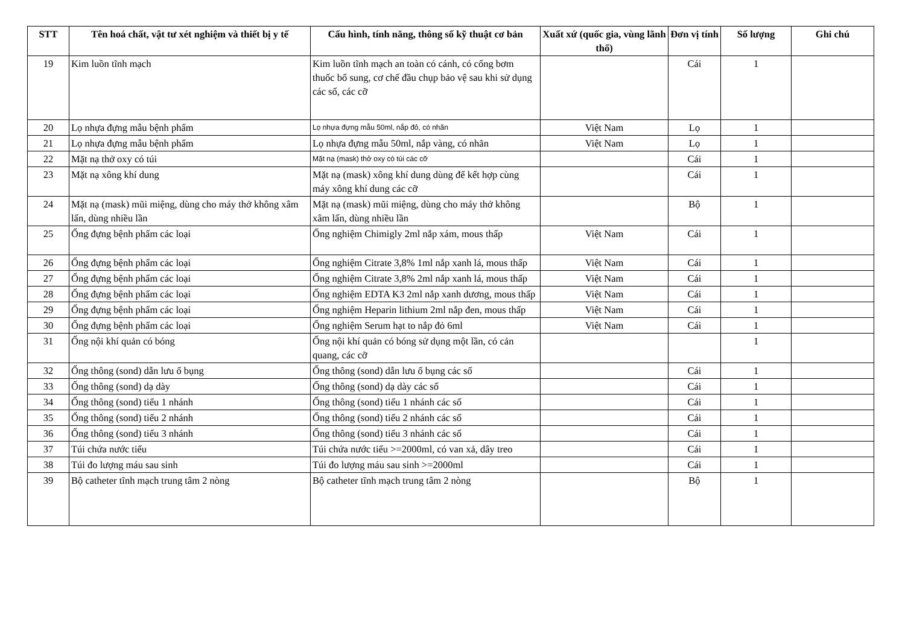| STT | Tên hoá chất, vật tư xét nghiệm và thiết bị y tế | Cấu hình, tính năng, thông số kỹ thuật cơ bản | Xuất xứ (quốc gia, vùng lãnh thổ) | Đơn vị tính | Số lượng | Ghi chú |
| --- | --- | --- | --- | --- | --- | --- |
| 19 | Kim luồn tĩnh mạch | Kim luồn tĩnh mạch an toàn có cánh, có cổng bơm thuốc bổ sung, cơ chế đầu chụp bảo vệ sau khi sử dụng các số, các cỡ | | Cái | 1 | |
| 20 | Lọ nhựa đựng mẫu bệnh phẩm | Lọ nhựa đựng mẫu 50ml, nắp đỏ, có nhãn | Việt Nam | Lọ | 1 | |
| 21 | Lọ nhựa đựng mẫu bệnh phẩm | Lọ nhựa đựng mẫu 50ml, nắp vàng, có nhãn | Việt Nam | Lọ | 1 | |
| 22 | Mặt nạ thở oxy có túi | Mặt nạ (mask) thở oxy có túi các cỡ | | Cái | 1 | |
| 23 | Mặt nạ xông khí dung | Mặt nạ (mask) xông khí dung dùng để kết hợp cùng máy xông khí dung các cỡ | | Cái | 1 | |
| 24 | Mặt nạ (mask) mũi miệng, dùng cho máy thở không xâm lấn, dùng nhiều lần | Mặt nạ (mask) mũi miệng, dùng cho máy thở không xâm lấn, dùng nhiều lần | | Bộ | 1 | |
| 25 | Ống đựng bệnh phẩm các loại | Ống nghiệm Chimigly 2ml nắp xám, mous thấp | Việt Nam | Cái | 1 | |
| 26 | Ống đựng bệnh phẩm các loại | Ống nghiệm Citrate 3,8% 1ml nắp xanh lá, mous thấp | Việt Nam | Cái | 1 | |
| 27 | Ống đựng bệnh phẩm các loại | Ống nghiệm Citrate 3,8% 2ml nắp xanh lá, mous thấp | Việt Nam | Cái | 1 | |
| 28 | Ống đựng bệnh phẩm các loại | Ống nghiệm EDTA K3 2ml nắp xanh dương, mous thấp | Việt Nam | Cái | 1 | |
| 29 | Ống đựng bệnh phẩm các loại | Ống nghiệm Heparin lithium 2ml nắp đen, mous thấp | Việt Nam | Cái | 1 | |
| 30 | Ống đựng bệnh phẩm các loại | Ống nghiệm Serum hạt to nắp đỏ 6ml | Việt Nam | Cái | 1 | |
| 31 | Ống nội khí quản có bóng | Ống nội khí quản có bóng sử dụng một lần, có cản quang, các cỡ | | | 1 | |
| 32 | Ống thông (sond) dẫn lưu ổ bụng | Ống thông (sond) dẫn lưu ổ bụng các số | | Cái | 1 | |
| 33 | Ống thông (sond) dạ dày | Ống thông (sond) dạ dày các số | | Cái | 1 | |
| 34 | Ống thông (sond) tiểu 1 nhánh | Ống thông (sond) tiểu 1 nhánh các số | | Cái | 1 | |
| 35 | Ống thông (sond) tiểu 2 nhánh | Ống thông (sond) tiểu 2 nhánh các số | | Cái | 1 | |
| 36 | Ống thông (sond) tiểu 3 nhánh | Ống thông (sond) tiểu 3 nhánh các số | | Cái | 1 | |
| 37 | Túi chứa nước tiểu | Túi chứa nước tiểu >=2000ml, có van xả, dây treo | | Cái | 1 | |
| 38 | Túi đo lượng máu sau sinh | Túi đo lượng máu sau sinh >=2000ml | | Cái | 1 | |
| 39 | Bộ catheter tĩnh mạch trung tâm 2 nòng | Bộ catheter tĩnh mạch trung tâm 2 nòng | | Bộ | 1 | |